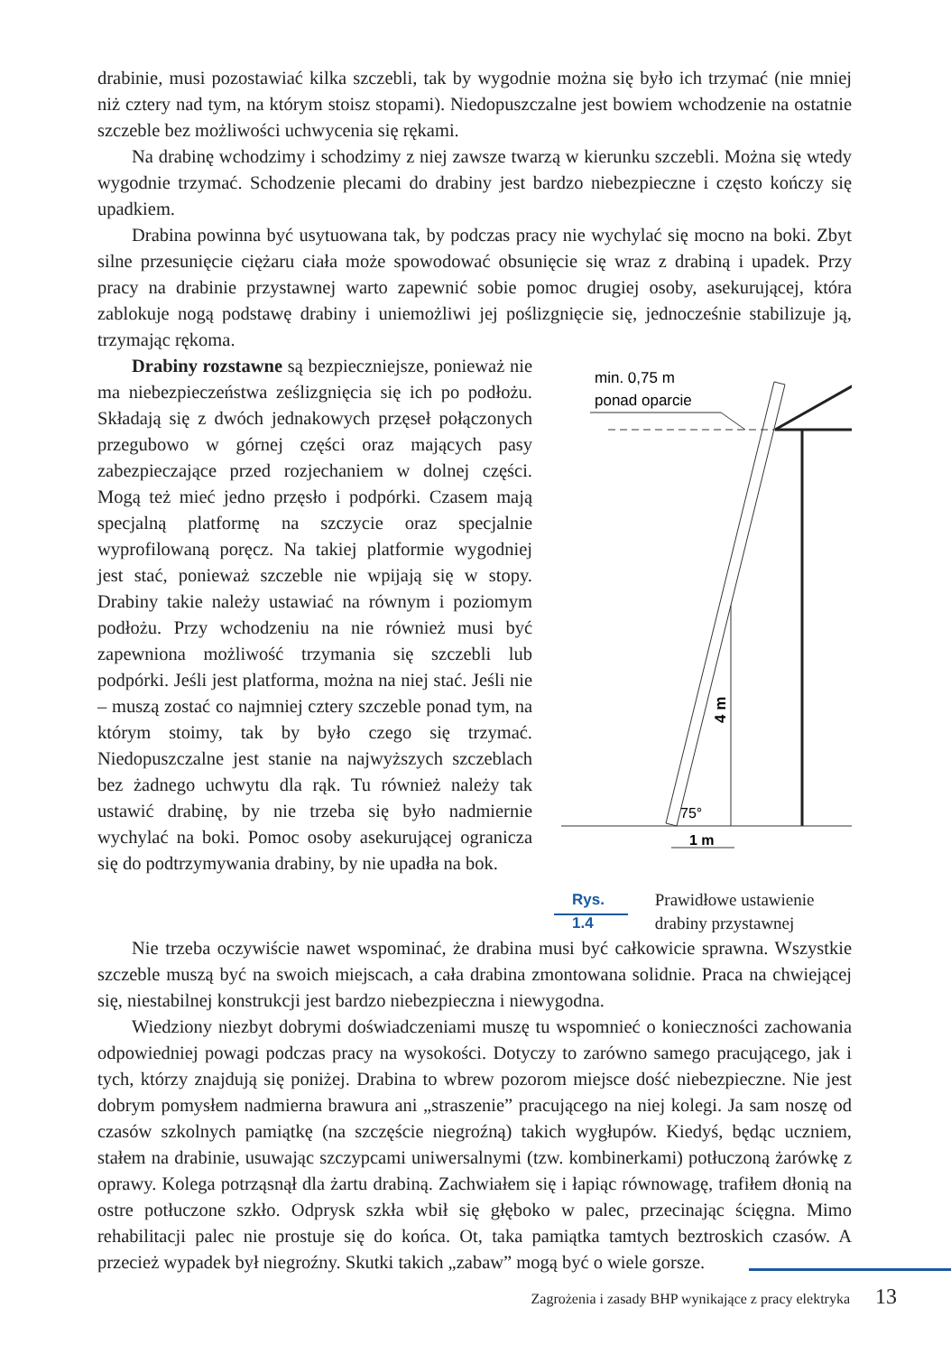drabinie, musi pozostawiać kilka szczebli, tak by wygodnie można się było ich trzymać (nie mniej niż cztery nad tym, na którym stoisz stopami). Niedopuszczalne jest bowiem wchodzenie na ostatnie szczeble bez możliwości uchwycenia się rękami.
Na drabinę wchodzimy i schodzimy z niej zawsze twarzą w kierunku szczebli. Można się wtedy wygodnie trzymać. Schodzenie plecami do drabiny jest bardzo niebezpieczne i często kończy się upadkiem.
Drabina powinna być usytuowana tak, by podczas pracy nie wychylać się mocno na boki. Zbyt silne przesunięcie ciężaru ciała może spowodować obsunięcie się wraz z drabiną i upadek. Przy pracy na drabinie przystawnej warto zapewnić sobie pomoc drugiej osoby, asekurującej, która zablokuje nogą podstawę drabiny i uniemożliwi jej poślizgnięcie się, jednocześnie stabilizuje ją, trzymając rękoma.
Drabiny rozstawne są bezpieczniejsze, ponieważ nie ma niebezpieczeństwa ześlizgnięcia się ich po podłożu. Składają się z dwóch jednakowych przęseł połączonych przegubowo w górnej części oraz mających pasy zabezpieczające przed rozjechaniem w dolnej części. Mogą też mieć jedno przęsło i podpórki. Czasem mają specjalną platformę na szczycie oraz specjalnie wyprofilowaną poręcz. Na takiej platformie wygodniej jest stać, ponieważ szczeble nie wpijają się w stopy. Drabiny takie należy ustawiać na równym i poziomym podłożu. Przy wchodzeniu na nie również musi być zapewniona możliwość trzymania się szczebli lub podpórki. Jeśli jest platforma, można na niej stać. Jeśli nie – muszą zostać co najmniej cztery szczeble ponad tym, na którym stoimy, tak by było czego się trzymać. Niedopuszczalne jest stanie na najwyższych szczeblach bez żadnego uchwytu dla rąk. Tu również należy tak ustawić drabinę, by nie trzeba się było nadmiernie wychylać na boki. Pomoc osoby asekurującej ogranicza się do podtrzymywania drabiny, by nie upadła na bok.
min. 0,75 m
ponad oparcie
4 m
75°
1 m
Rys. 1.4 Prawidłowe ustawienie drabiny przystawnej
Nie trzeba oczywiście nawet wspominać, że drabina musi być całkowicie sprawna. Wszystkie szczeble muszą być na swoich miejscach, a cała drabina zmontowana solidnie. Praca na chwiejącej się, niestabilnej konstrukcji jest bardzo niebezpieczna i niewygodna.
Wiedziony niezbyt dobrymi doświadczeniami muszę tu wspomnieć o konieczności zachowania odpowiedniej powagi podczas pracy na wysokości. Dotyczy to zarówno samego pracującego, jak i tych, którzy znajdują się poniżej. Drabina to wbrew pozorom miejsce dość niebezpieczne. Nie jest dobrym pomysłem nadmierna brawura ani „straszenie” pracującego na niej kolegi. Ja sam noszę od czasów szkolnych pamiątkę (na szczęście niegroźną) takich wygłupów. Kiedyś, będąc uczniem, stałem na drabinie, usuwając szczypcami uniwersalnymi (tzw. kombinerkami) potłuczoną żarówkę z oprawy. Kolega potrząsnął dla żartu drabiną. Zachwiałem się i łapiąc równowagę, trafiłem dłonią na ostre potłuczone szkło. Odprysk szkła wbił się głęboko w palec, przecinając ścięgna. Mimo rehabilitacji palec nie prostuje się do końca. Ot, taka pamiątka tamtych beztroskich czasów. A przecież wypadek był niegroźny. Skutki takich „zabaw” mogą być o wiele gorsze.
Zagrożenia i zasady BHP wynikające z pracy elektryka 13